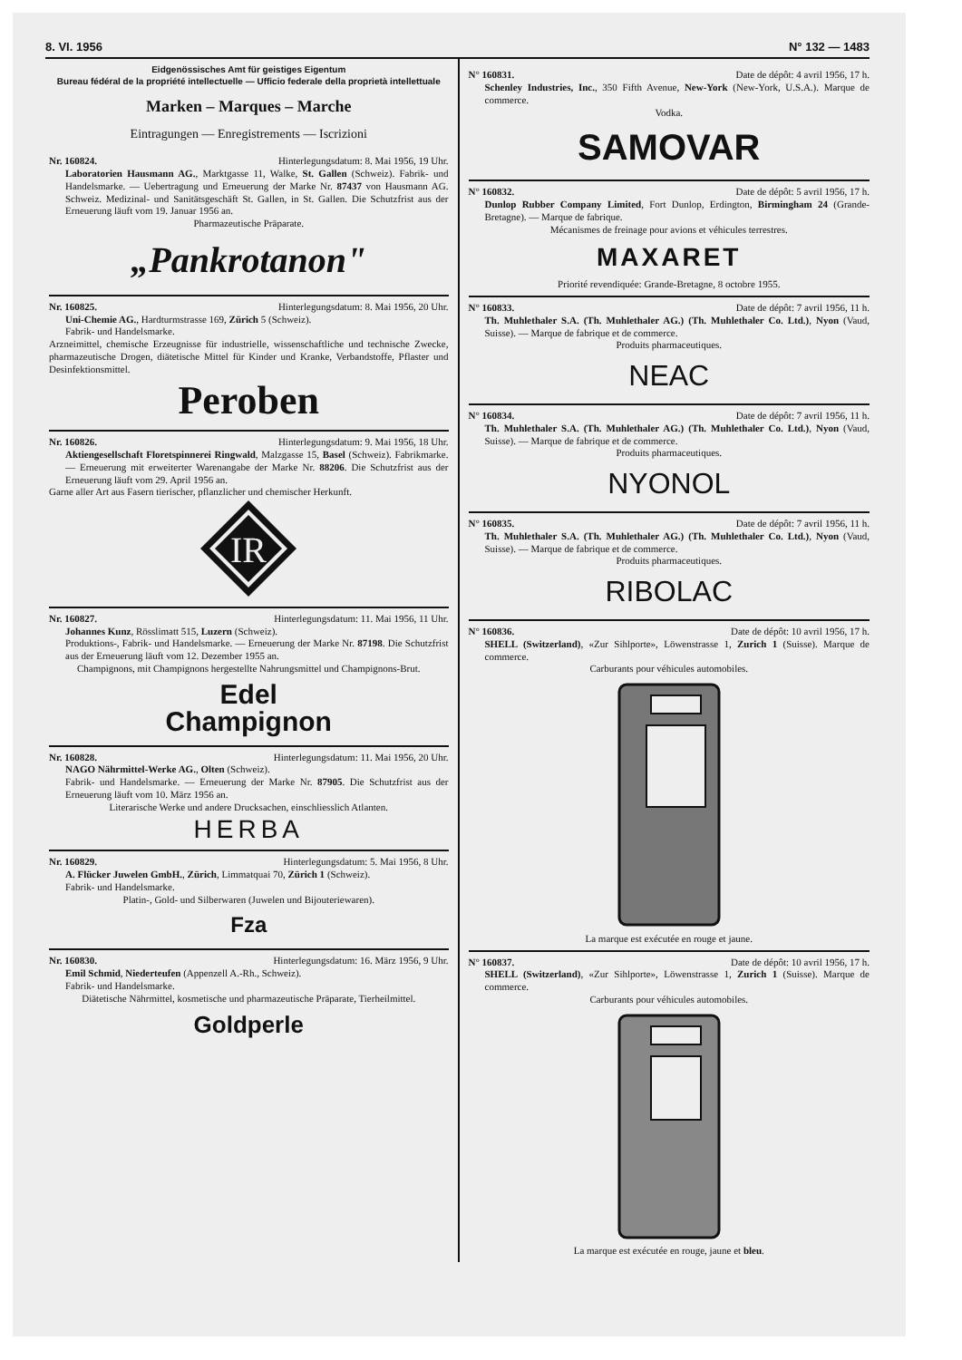8. VI. 1956 N° 132 — 1483
Eidgenössisches Amt für geistiges Eigentum
Bureau fédéral de la propriété intellectuelle — Ufficio federale della proprietà intellettuale
Marken – Marques – Marche
Eintragungen — Enregistrements — Iscrizioni
Nr. 160824. Hinterlegungsdatum: 8. Mai 1956, 19 Uhr.
Laboratorien Hausmann AG., Marktgasse 11, Walke, St. Gallen (Schweiz). Fabrik- und Handelsmarke. — Uebertragung und Erneuerung der Marke Nr. 87437 von Hausmann AG. Schweiz. Medizinal- und Sanitätsgeschäft St. Gallen, in St. Gallen. Die Schutzfrist aus der Erneuerung läuft vom 19. Januar 1956 an.
Pharmazeutische Präparate.
„Pankrotanon"
Nr. 160825. Hinterlegungsdatum: 8. Mai 1956, 20 Uhr.
Uni-Chemie AG., Hardturmstrasse 169, Zürich 5 (Schweiz).
Fabrik- und Handelsmarke.
Arzneimittel, chemische Erzeugnisse für industrielle, wissenschaftliche und technische Zwecke, pharmazeutische Drogen, diätetische Mittel für Kinder und Kranke, Verbandstoffe, Pflaster und Desinfektionsmittel.
Peroben
Nr. 160826. Hinterlegungsdatum: 9. Mai 1956, 18 Uhr.
Aktiengesellschaft Floretspinnerei Ringwald, Malzgasse 15, Basel (Schweiz). Fabrikmarke. — Erneuerung mit erweiterter Warenangabe der Marke Nr. 88206. Die Schutzfrist aus der Erneuerung läuft vom 29. April 1956 an.
Garne aller Art aus Fasern tierischer, pflanzlicher und chemischer Herkunft.
IR
Nr. 160827. Hinterlegungsdatum: 11. Mai 1956, 11 Uhr.
Johannes Kunz, Rösslimatt 515, Luzern (Schweiz).
Produktions-, Fabrik- und Handelsmarke. — Erneuerung der Marke Nr. 87198. Die Schutzfrist aus der Erneuerung läuft vom 12. Dezember 1955 an.
Champignons, mit Champignons hergestellte Nahrungsmittel und Champignons-Brut.
Edel
Champignon
Nr. 160828. Hinterlegungsdatum: 11. Mai 1956, 20 Uhr.
NAGO Nährmittel-Werke AG., Olten (Schweiz).
Fabrik- und Handelsmarke. — Erneuerung der Marke Nr. 87905. Die Schutzfrist aus der Erneuerung läuft vom 10. März 1956 an.
Literarische Werke und andere Drucksachen, einschliesslich Atlanten.
HERBA
Nr. 160829. Hinterlegungsdatum: 5. Mai 1956, 8 Uhr.
A. Flücker Juwelen GmbH., Zürich, Limmatquai 70, Zürich 1 (Schweiz).
Fabrik- und Handelsmarke.
Platin-, Gold- und Silberwaren (Juwelen und Bijouteriewaren).
Fza
Nr. 160830. Hinterlegungsdatum: 16. März 1956, 9 Uhr.
Emil Schmid, Niederteufen (Appenzell A.-Rh., Schweiz).
Fabrik- und Handelsmarke.
Diätetische Nährmittel, kosmetische und pharmazeutische Präparate, Tierheilmittel.
Goldperle
N° 160831. Date de dépôt: 4 avril 1956, 17 h.
Schenley Industries, Inc., 350 Fifth Avenue, New-York (New-York, U.S.A.). Marque de commerce.
Vodka.
SAMOVAR
N° 160832. Date de dépôt: 5 avril 1956, 17 h.
Dunlop Rubber Company Limited, Fort Dunlop, Erdington, Birmingham 24 (Grande-Bretagne). — Marque de fabrique.
Mécanismes de freinage pour avions et véhicules terrestres.
MAXARET
Priorité revendiquée: Grande-Bretagne, 8 octobre 1955.
N° 160833. Date de dépôt: 7 avril 1956, 11 h.
Th. Muhlethaler S.A. (Th. Muhlethaler AG.) (Th. Muhlethaler Co. Ltd.), Nyon (Vaud, Suisse). — Marque de fabrique et de commerce.
Produits pharmaceutiques.
NEAC
N° 160834. Date de dépôt: 7 avril 1956, 11 h.
Th. Muhlethaler S.A. (Th. Muhlethaler AG.) (Th. Muhlethaler Co. Ltd.), Nyon (Vaud, Suisse). — Marque de fabrique et de commerce.
Produits pharmaceutiques.
NYONOL
N° 160835. Date de dépôt: 7 avril 1956, 11 h.
Th. Muhlethaler S.A. (Th. Muhlethaler AG.) (Th. Muhlethaler Co. Ltd.), Nyon (Vaud, Suisse). — Marque de fabrique et de commerce.
Produits pharmaceutiques.
RIBOLAC
N° 160836. Date de dépôt: 10 avril 1956, 17 h.
SHELL (Switzerland), «Zur Sihlporte», Löwenstrasse 1, Zurich 1 (Suisse). Marque de commerce.
Carburants pour véhicules automobiles.
La marque est exécutée en rouge et jaune.
N° 160837. Date de dépôt: 10 avril 1956, 17 h.
SHELL (Switzerland), «Zur Sihlporte», Löwenstrasse 1, Zurich 1 (Suisse). Marque de commerce.
Carburants pour véhicules automobiles.
La marque est exécutée en rouge, jaune et bleu.